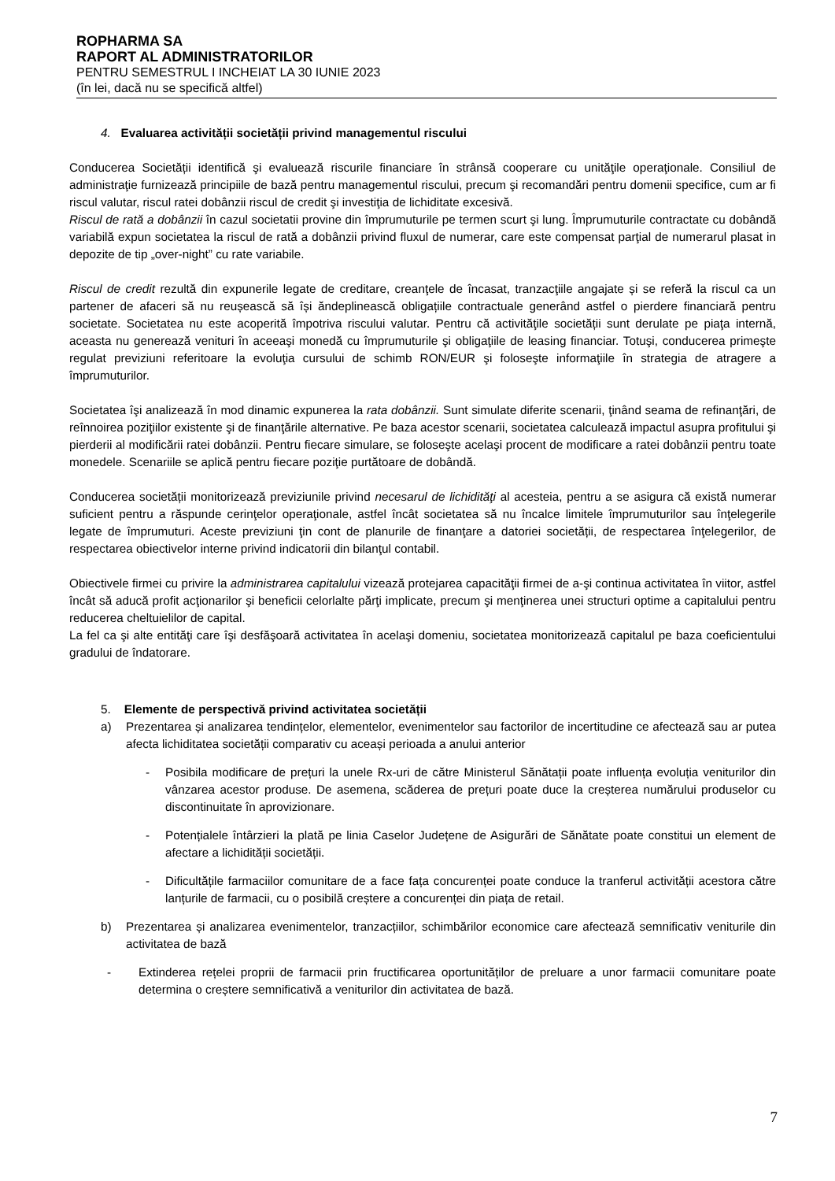ROPHARMA SA
RAPORT AL ADMINISTRATORILOR
PENTRU SEMESTRUL I INCHEIAT LA 30 IUNIE 2023
(în lei, dacă nu se specifică altfel)
4. Evaluarea activității societății privind managementul riscului
Conducerea Societății identifică şi evaluează riscurile financiare în strânsă cooperare cu unităţile operaţionale. Consiliul de administraţie furnizează principiile de bază pentru managementul riscului, precum şi recomandări pentru domenii specifice, cum ar fi riscul valutar, riscul ratei dobânzii riscul de credit şi investiţia de lichiditate excesivă.
Riscul de rată a dobânzii în cazul societatii provine din împrumuturile pe termen scurt şi lung. Împrumuturile contractate cu dobândă variabilă expun societatea la riscul de rată a dobânzii privind fluxul de numerar, care este compensat parţial de numerarul plasat in depozite de tip „over-night” cu rate variabile.
Riscul de credit rezultă din expunerile legate de creditare, creanţele de încasat, tranzacţiile angajate și se referă la riscul ca un partener de afaceri să nu reușească să își ăndeplinească obligațiile contractuale generând astfel o pierdere financiară pentru societate. Societatea nu este acoperită împotriva riscului valutar. Pentru că activităţile societății sunt derulate pe piaţa internă, aceasta nu generează venituri în aceeaşi monedă cu împrumuturile şi obligaţiile de leasing financiar. Totuşi, conducerea primeşte regulat previziuni referitoare la evoluţia cursului de schimb RON/EUR şi foloseşte informaţiile în strategia de atragere a împrumuturilor.
Societatea îşi analizează în mod dinamic expunerea la rata dobânzii. Sunt simulate diferite scenarii, ţinând seama de refinanţări, de reînnoirea poziţiilor existente şi de finanţările alternative. Pe baza acestor scenarii, societatea calculează impactul asupra profitului şi pierderii al modificării ratei dobânzii. Pentru fiecare simulare, se foloseşte acelaşi procent de modificare a ratei dobânzii pentru toate monedele. Scenariile se aplică pentru fiecare poziţie purtătoare de dobândă.
Conducerea societății monitorizează previziunile privind necesarul de lichidităţi al acesteia, pentru a se asigura că există numerar suficient pentru a răspunde cerinţelor operaţionale, astfel încât societatea să nu încalce limitele împrumuturilor sau înţelegerile legate de împrumuturi. Aceste previziuni ţin cont de planurile de finanţare a datoriei societății, de respectarea înţelegerilor, de respectarea obiectivelor interne privind indicatorii din bilanţul contabil.
Obiectivele firmei cu privire la administrarea capitalului vizează protejarea capacităţii firmei de a-şi continua activitatea în viitor, astfel încât să aducă profit acţionarilor şi beneficii celorlalte părţi implicate, precum şi menţinerea unei structuri optime a capitalului pentru reducerea cheltuielilor de capital.
La fel ca şi alte entităţi care îşi desfăşoară activitatea în acelaşi domeniu, societatea monitorizează capitalul pe baza coeficientului gradului de îndatorare.
5. Elemente de perspectivă privind activitatea societății
a) Prezentarea și analizarea tendințelor, elementelor, evenimentelor sau factorilor de incertitudine ce afectează sau ar putea afecta lichiditatea societății comparativ cu aceași perioada a anului anterior
- Posibila modificare de prețuri la unele Rx-uri de către Ministerul Sănătații poate influența evoluția veniturilor din vânzarea acestor produse. De asemena, scăderea de prețuri poate duce la creșterea numărului produselor cu discontinuitate în aprovizionare.
- Potențialele întârzieri la plată pe linia Caselor Județene de Asigurări de Sănătate poate constitui un element de afectare a lichidității societății.
- Dificultățile farmaciilor comunitare de a face fața concurenței poate conduce la tranferul activității acestora către lanțurile de farmacii, cu o posibilă creștere a concurenței din piața de retail.
b) Prezentarea și analizarea evenimentelor, tranzacțiilor, schimbărilor economice care afectează semnificativ veniturile din activitatea de bază
- Extinderea rețelei proprii de farmacii prin fructificarea oportunităților de preluare a unor farmacii comunitare poate determina o creștere semnificativă a veniturilor din activitatea de bază.
7